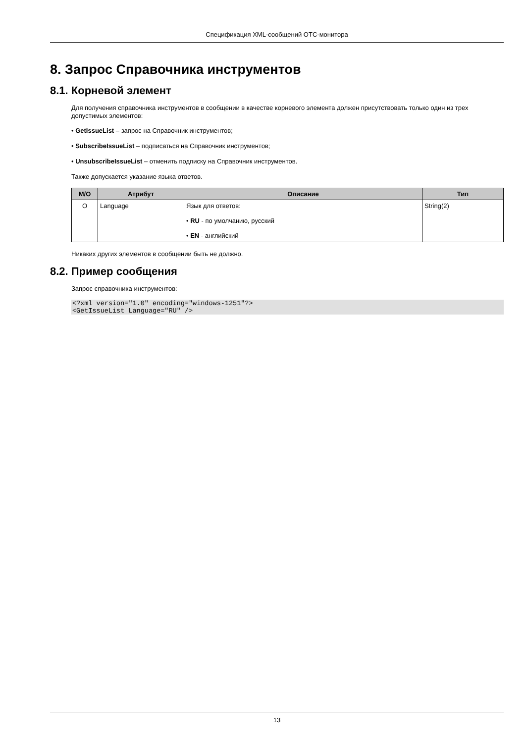Спецификация XML-сообщений OTC-монитора
8. Запрос Справочника инструментов
8.1. Корневой элемент
Для получения справочника инструментов в сообщении в качестве корневого элемента должен присутствовать только один из трех допустимых элементов:
• GetIssueList – запрос на Справочник инструментов;
• SubscribeIssueList – подписаться на Справочник инструментов;
• UnsubscribeIssueList – отменить подписку на Справочник инструментов.
Также допускается указание языка ответов.
| M/O | Атрибут | Описание | Тип |
| --- | --- | --- | --- |
| O | Language | Язык для ответов: • RU - по умолчанию, русский • EN - английский | String(2) |
Никаких других элементов в сообщении быть не должно.
8.2. Пример сообщения
Запрос справочника инструментов:
<?xml version="1.0" encoding="windows-1251"?>
<GetIssueList Language="RU" />
13